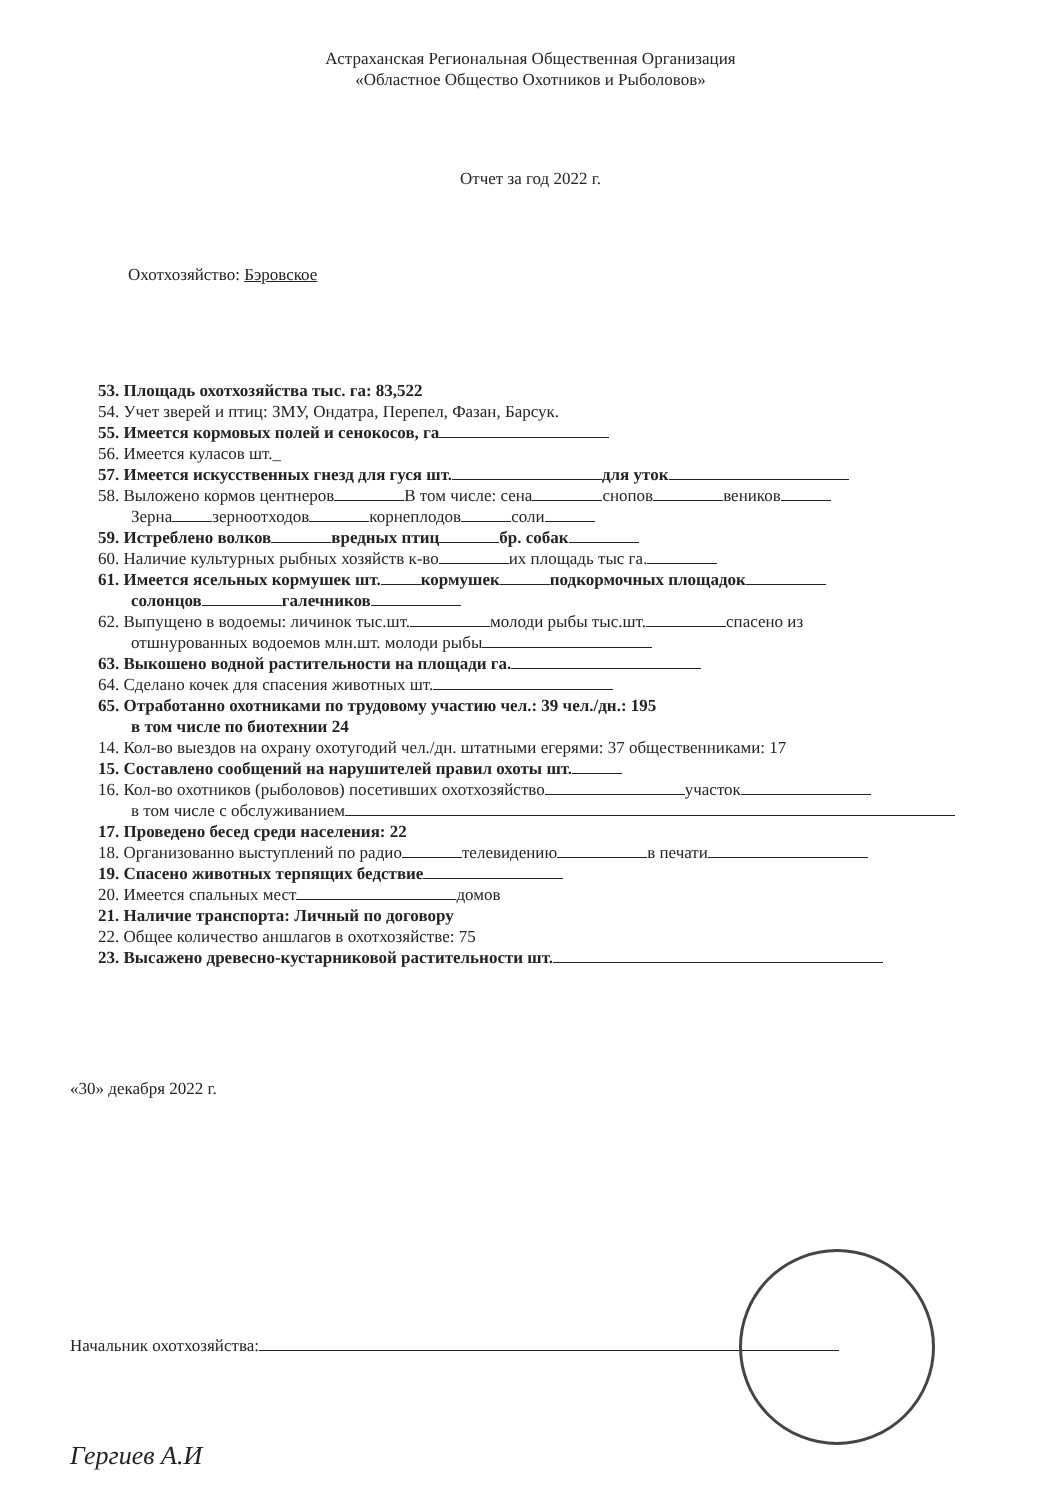Астраханская Региональная Общественная Организация
«Областное Общество Охотников и Рыболовов»
Отчет за год 2022 г.
Охотхозяйство: Бэровское
53. Площадь охотхозяйства тыс. га: 83,522
54. Учет зверей и птиц: ЗМУ, Ондатра, Перепел, Фазан, Барсук.
55. Имеется кормовых полей и сенокосов, га
56. Имеется куласов шт._
57. Имеется искусственных гнезд для гуся шт. для уток
58. Выложено кормов центнеров В том числе: сена снопов веников
Зерна зерноотходов корнеплодов соли
59. Истреблено волков вредных птиц бр. собак
60. Наличие культурных рыбных хозяйств к-во их площадь тыс га.
61. Имеется ясельных кормушек шт. кормушек подкормочных площадок
солонцов галечников
62. Выпущено в водоемы: личинок тыс.шт. молоди рыбы тыс.шт. спасено из
отшнурованных водоемов млн.шт. молоди рыбы
63. Выкошено водной растительности на площади га.
64. Сделано кочек для спасения животных шт.
65. Отработанно охотниками по трудовому участию чел.: 39 чел./дн.: 195
в том числе по биотехнии 24
14. Кол-во выездов на охрану охотугодий чел./дн. штатными егерями: 37 общественниками: 17
15. Составлено сообщений на нарушителей правил охоты шт.
16. Кол-во охотников (рыболовов) посетивших охотхозяйство участок
в том числе с обслуживанием
17. Проведено бесед среди населения: 22
18. Организованно выступлений по радио телевидению в печати
19. Спасено животных терпящих бедствие
20. Имеется спальных мест домов
21. Наличие транспорта: Личный по договору
22. Общее количество аншлагов в охотхозяйстве: 75
23. Высажено древесно-кустарниковой растительности шт.
«30» декабря 2022 г.
Начальник охотхозяйства: Гергиев А.И